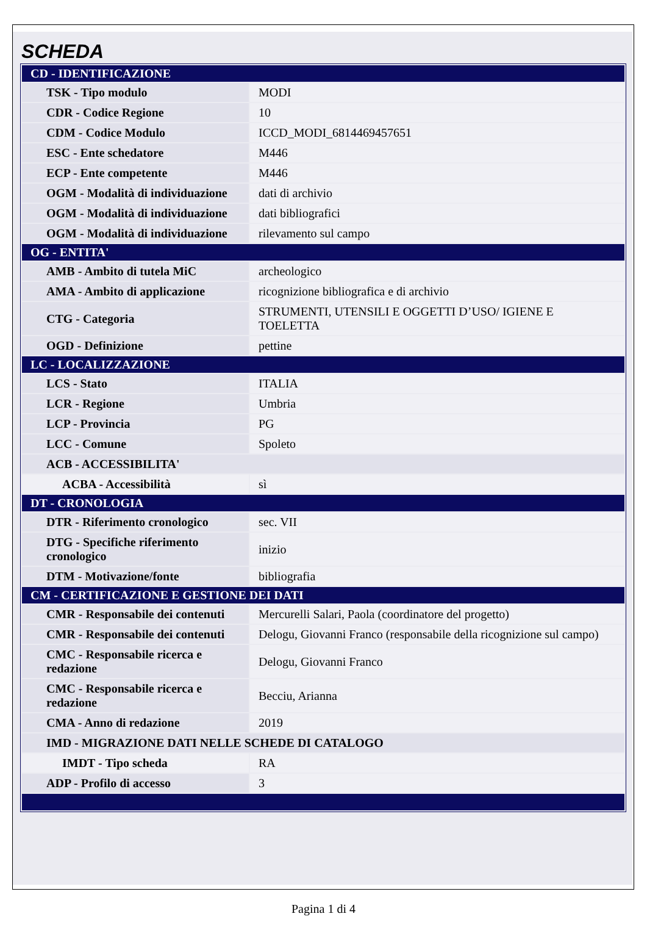SCHEDA
| CD - IDENTIFICAZIONE | |
| TSK - Tipo modulo | MODI |
| CDR - Codice Regione | 10 |
| CDM - Codice Modulo | ICCD_MODI_6814469457651 |
| ESC - Ente schedatore | M446 |
| ECP - Ente competente | M446 |
| OGM - Modalità di individuazione | dati di archivio |
| OGM - Modalità di individuazione | dati bibliografici |
| OGM - Modalità di individuazione | rilevamento sul campo |
| OG - ENTITA' | |
| AMB - Ambito di tutela MiC | archeologico |
| AMA - Ambito di applicazione | ricognizione bibliografica e di archivio |
| CTG - Categoria | STRUMENTI, UTENSILI E OGGETTI D’USO/ IGIENE E TOELETTA |
| OGD - Definizione | pettine |
| LC - LOCALIZZAZIONE | |
| LCS - Stato | ITALIA |
| LCR - Regione | Umbria |
| LCP - Provincia | PG |
| LCC - Comune | Spoleto |
| ACB - ACCESSIBILITA' | |
| ACBA - Accessibilità | sì |
| DT - CRONOLOGIA | |
| DTR - Riferimento cronologico | sec. VII |
| DTG - Specifiche riferimento cronologico | inizio |
| DTM - Motivazione/fonte | bibliografia |
| CM - CERTIFICAZIONE E GESTIONE DEI DATI | |
| CMR - Responsabile dei contenuti | Mercurelli Salari, Paola (coordinatore del progetto) |
| CMR - Responsabile dei contenuti | Delogu, Giovanni Franco (responsabile della ricognizione sul campo) |
| CMC - Responsabile ricerca e redazione | Delogu, Giovanni Franco |
| CMC - Responsabile ricerca e redazione | Becciu, Arianna |
| CMA - Anno di redazione | 2019 |
| IMD - MIGRAZIONE DATI NELLE SCHEDE DI CATALOGO | |
| IMDT - Tipo scheda | RA |
| ADP - Profilo di accesso | 3 |
Pagina 1 di 4